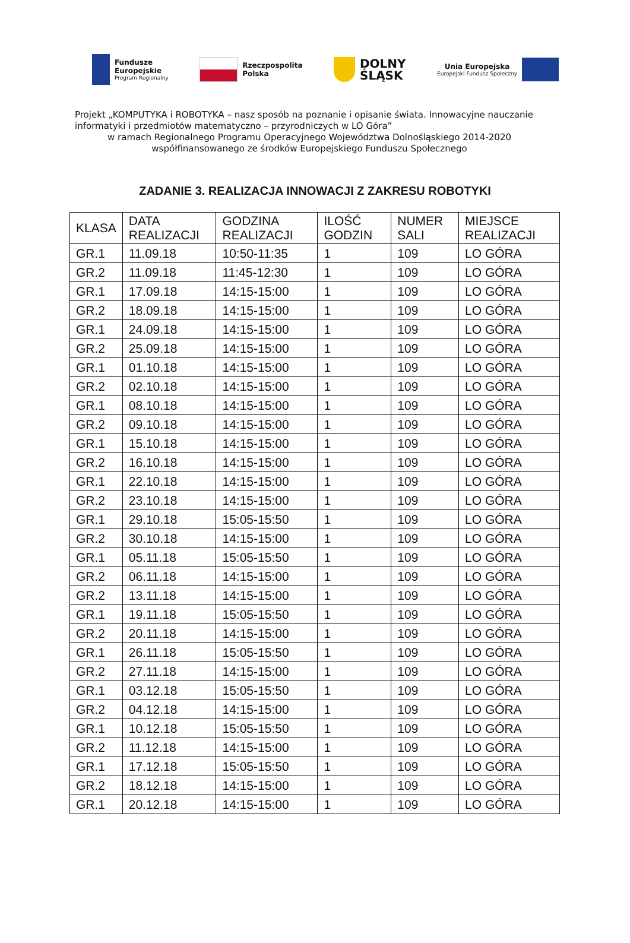Fundusze
Europejskie
Program Regionalny
Rzeczpospolita
Polska
DOLNY
ŚLĄSK
Unia Europejska
Europejski Fundusz Społeczny
Projekt „KOMPUTYKA i ROBOTYKA – nasz sposób na poznanie i opisanie świata. Innowacyjne nauczanie informatyki i przedmiotów matematyczno – przyrodniczych w LO Góra”
w ramach Regionalnego Programu Operacyjnego Województwa Dolnośląskiego 2014-2020
współfinansowanego ze środków Europejskiego Funduszu Społecznego
ZADANIE 3. REALIZACJA INNOWACJI Z ZAKRESU ROBOTYKI
| KLASA | DATA REALIZACJI | GODZINA REALIZACJI | ILOŚĆ GODZIN | NUMER SALI | MIEJSCE REALIZACJI |
| --- | --- | --- | --- | --- | --- |
| GR.1 | 11.09.18 | 10:50-11:35 | 1 | 109 | LO GÓRA |
| GR.2 | 11.09.18 | 11:45-12:30 | 1 | 109 | LO GÓRA |
| GR.1 | 17.09.18 | 14:15-15:00 | 1 | 109 | LO GÓRA |
| GR.2 | 18.09.18 | 14:15-15:00 | 1 | 109 | LO GÓRA |
| GR.1 | 24.09.18 | 14:15-15:00 | 1 | 109 | LO GÓRA |
| GR.2 | 25.09.18 | 14:15-15:00 | 1 | 109 | LO GÓRA |
| GR.1 | 01.10.18 | 14:15-15:00 | 1 | 109 | LO GÓRA |
| GR.2 | 02.10.18 | 14:15-15:00 | 1 | 109 | LO GÓRA |
| GR.1 | 08.10.18 | 14:15-15:00 | 1 | 109 | LO GÓRA |
| GR.2 | 09.10.18 | 14:15-15:00 | 1 | 109 | LO GÓRA |
| GR.1 | 15.10.18 | 14:15-15:00 | 1 | 109 | LO GÓRA |
| GR.2 | 16.10.18 | 14:15-15:00 | 1 | 109 | LO GÓRA |
| GR.1 | 22.10.18 | 14:15-15:00 | 1 | 109 | LO GÓRA |
| GR.2 | 23.10.18 | 14:15-15:00 | 1 | 109 | LO GÓRA |
| GR.1 | 29.10.18 | 15:05-15:50 | 1 | 109 | LO GÓRA |
| GR.2 | 30.10.18 | 14:15-15:00 | 1 | 109 | LO GÓRA |
| GR.1 | 05.11.18 | 15:05-15:50 | 1 | 109 | LO GÓRA |
| GR.2 | 06.11.18 | 14:15-15:00 | 1 | 109 | LO GÓRA |
| GR.2 | 13.11.18 | 14:15-15:00 | 1 | 109 | LO GÓRA |
| GR.1 | 19.11.18 | 15:05-15:50 | 1 | 109 | LO GÓRA |
| GR.2 | 20.11.18 | 14:15-15:00 | 1 | 109 | LO GÓRA |
| GR.1 | 26.11.18 | 15:05-15:50 | 1 | 109 | LO GÓRA |
| GR.2 | 27.11.18 | 14:15-15:00 | 1 | 109 | LO GÓRA |
| GR.1 | 03.12.18 | 15:05-15:50 | 1 | 109 | LO GÓRA |
| GR.2 | 04.12.18 | 14:15-15:00 | 1 | 109 | LO GÓRA |
| GR.1 | 10.12.18 | 15:05-15:50 | 1 | 109 | LO GÓRA |
| GR.2 | 11.12.18 | 14:15-15:00 | 1 | 109 | LO GÓRA |
| GR.1 | 17.12.18 | 15:05-15:50 | 1 | 109 | LO GÓRA |
| GR.2 | 18.12.18 | 14:15-15:00 | 1 | 109 | LO GÓRA |
| GR.1 | 20.12.18 | 14:15-15:00 | 1 | 109 | LO GÓRA |